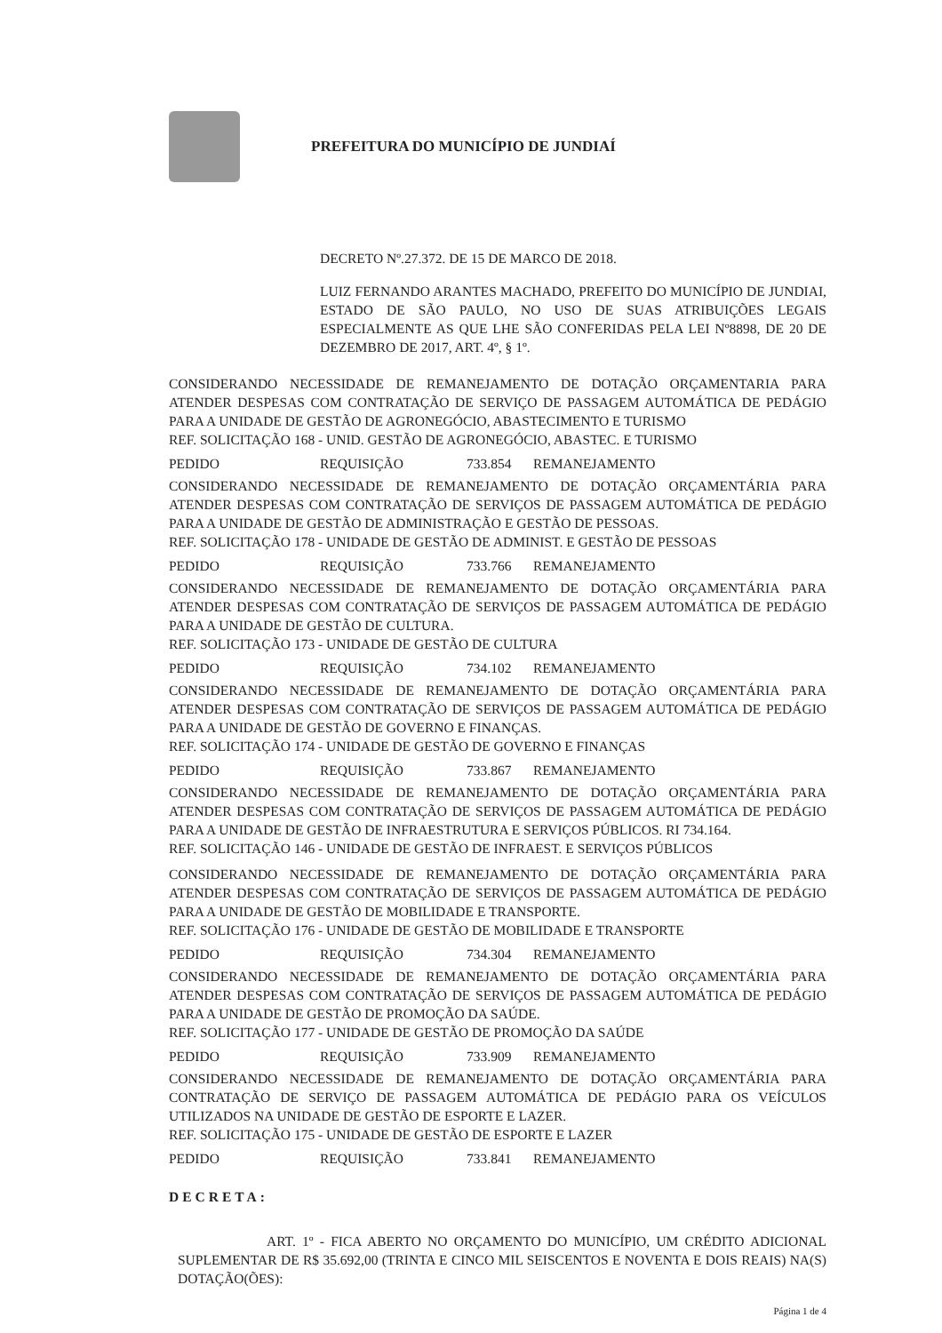PREFEITURA DO MUNICÍPIO DE JUNDIAÍ
DECRETO Nº.27.372. DE 15 DE MARCO DE 2018.
LUIZ FERNANDO ARANTES MACHADO, PREFEITO DO MUNICÍPIO DE JUNDIAI, ESTADO DE SÃO PAULO, NO USO DE SUAS ATRIBUIÇÕES LEGAIS ESPECIALMENTE AS QUE LHE SÃO CONFERIDAS PELA LEI Nº8898, DE 20 DE DEZEMBRO DE 2017, ART. 4º, § 1º.
CONSIDERANDO NECESSIDADE DE REMANEJAMENTO DE DOTAÇÃO ORÇAMENTARIA PARA ATENDER DESPESAS COM CONTRATAÇÃO DE SERVIÇO DE PASSAGEM AUTOMÁTICA DE PEDÁGIO PARA A UNIDADE DE GESTÃO DE AGRONEGÓCIO, ABASTECIMENTO E TURISMO
REF. SOLICITAÇÃO 168 - UNID. GESTÃO DE AGRONEGÓCIO, ABASTEC. E TURISMO
PEDIDO REQUISIÇÃO 733.854 REMANEJAMENTO
CONSIDERANDO NECESSIDADE DE REMANEJAMENTO DE DOTAÇÃO ORÇAMENTÁRIA PARA ATENDER DESPESAS COM CONTRATAÇÃO DE SERVIÇOS DE PASSAGEM AUTOMÁTICA DE PEDÁGIO PARA A UNIDADE DE GESTÃO DE ADMINISTRAÇÃO E GESTÃO DE PESSOAS.
REF. SOLICITAÇÃO 178 - UNIDADE DE GESTÃO DE ADMINIST. E GESTÃO DE PESSOAS
PEDIDO REQUISIÇÃO 733.766 REMANEJAMENTO
CONSIDERANDO NECESSIDADE DE REMANEJAMENTO DE DOTAÇÃO ORÇAMENTÁRIA PARA ATENDER DESPESAS COM CONTRATAÇÃO DE SERVIÇOS DE PASSAGEM AUTOMÁTICA DE PEDÁGIO PARA A UNIDADE DE GESTÃO DE CULTURA.
REF. SOLICITAÇÃO 173 - UNIDADE DE GESTÃO DE CULTURA
PEDIDO REQUISIÇÃO 734.102 REMANEJAMENTO
CONSIDERANDO NECESSIDADE DE REMANEJAMENTO DE DOTAÇÃO ORÇAMENTÁRIA PARA ATENDER DESPESAS COM CONTRATAÇÃO DE SERVIÇOS DE PASSAGEM AUTOMÁTICA DE PEDÁGIO PARA A UNIDADE DE GESTÃO DE GOVERNO E FINANÇAS.
REF. SOLICITAÇÃO 174 - UNIDADE DE GESTÃO DE GOVERNO E FINANÇAS
PEDIDO REQUISIÇÃO 733.867 REMANEJAMENTO
CONSIDERANDO NECESSIDADE DE REMANEJAMENTO DE DOTAÇÃO ORÇAMENTÁRIA PARA ATENDER DESPESAS COM CONTRATAÇÃO DE SERVIÇOS DE PASSAGEM AUTOMÁTICA DE PEDÁGIO PARA A UNIDADE DE GESTÃO DE INFRAESTRUTURA E SERVIÇOS PÚBLICOS. RI 734.164.
REF. SOLICITAÇÃO 146 - UNIDADE DE GESTÃO DE INFRAEST. E SERVIÇOS PÚBLICOS
CONSIDERANDO NECESSIDADE DE REMANEJAMENTO DE DOTAÇÃO ORÇAMENTÁRIA PARA ATENDER DESPESAS COM CONTRATAÇÃO DE SERVIÇOS DE PASSAGEM AUTOMÁTICA DE PEDÁGIO PARA A UNIDADE DE GESTÃO DE MOBILIDADE E TRANSPORTE.
REF. SOLICITAÇÃO 176 - UNIDADE DE GESTÃO DE MOBILIDADE E TRANSPORTE
PEDIDO REQUISIÇÃO 734.304 REMANEJAMENTO
CONSIDERANDO NECESSIDADE DE REMANEJAMENTO DE DOTAÇÃO ORÇAMENTÁRIA PARA ATENDER DESPESAS COM CONTRATAÇÃO DE SERVIÇOS DE PASSAGEM AUTOMÁTICA DE PEDÁGIO PARA A UNIDADE DE GESTÃO DE PROMOÇÃO DA SAÚDE.
REF. SOLICITAÇÃO 177 - UNIDADE DE GESTÃO DE PROMOÇÃO DA SAÚDE
PEDIDO REQUISIÇÃO 733.909 REMANEJAMENTO
CONSIDERANDO NECESSIDADE DE REMANEJAMENTO DE DOTAÇÃO ORÇAMENTÁRIA PARA CONTRATAÇÃO DE SERVIÇO DE PASSAGEM AUTOMÁTICA DE PEDÁGIO PARA OS VEÍCULOS UTILIZADOS NA UNIDADE DE GESTÃO DE ESPORTE E LAZER.
REF. SOLICITAÇÃO 175 - UNIDADE DE GESTÃO DE ESPORTE E LAZER
PEDIDO REQUISIÇÃO 733.841 REMANEJAMENTO
DECRETA:
ART. 1º - FICA ABERTO NO ORÇAMENTO DO MUNICÍPIO, UM CRÉDITO ADICIONAL SUPLEMENTAR DE R$ 35.692,00 (TRINTA E CINCO MIL SEISCENTOS E NOVENTA E DOIS REAIS) NA(S) DOTAÇÃO(ÕES):
Página 1 de 4